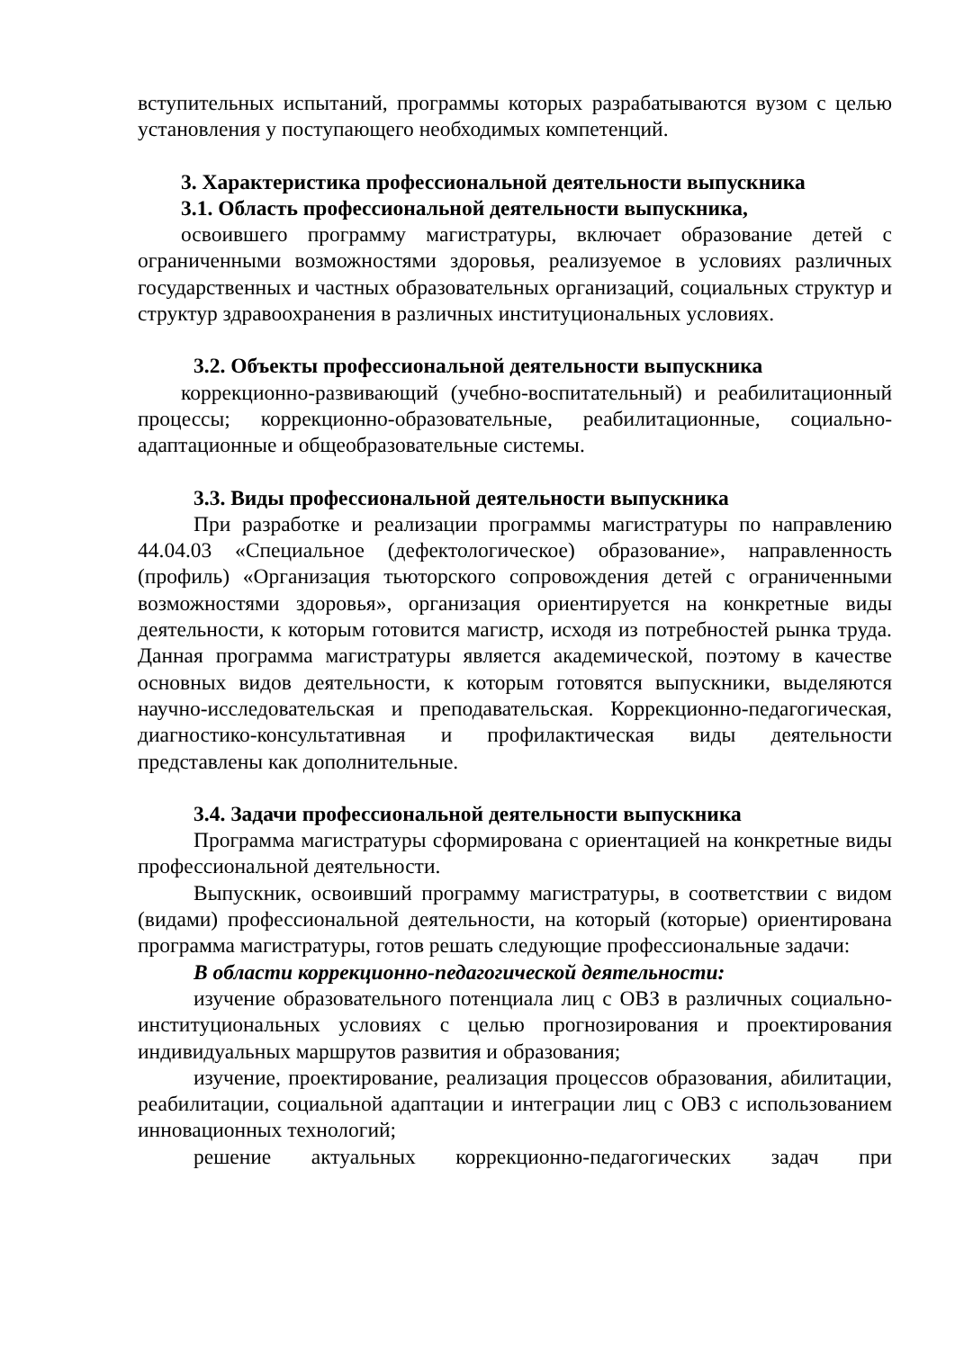вступительных испытаний, программы которых разрабатываются вузом с целью установления у поступающего необходимых компетенций.
3. Характеристика профессиональной деятельности выпускника
3.1. Область профессиональной деятельности выпускника,
освоившего программу магистратуры, включает образование детей с ограниченными возможностями здоровья, реализуемое в условиях различных государственных и частных образовательных организаций, социальных структур и структур здравоохранения в различных институциональных условиях.
3.2. Объекты профессиональной деятельности выпускника
коррекционно-развивающий (учебно-воспитательный) и реабилитационный процессы; коррекционно-образовательные, реабилитационные, социально-адаптационные и общеобразовательные системы.
3.3. Виды профессиональной деятельности выпускника
При разработке и реализации программы магистратуры по направлению 44.04.03 «Специальное (дефектологическое) образование», направленность (профиль) «Организация тьюторского сопровождения детей с ограниченными возможностями здоровья», организация ориентируется на конкретные виды деятельности, к которым готовится магистр, исходя из потребностей рынка труда. Данная программа магистратуры является академической, поэтому в качестве основных видов деятельности, к которым готовятся выпускники, выделяются научно-исследовательская и преподавательская. Коррекционно-педагогическая, диагностико-консультативная и профилактическая виды деятельности представлены как дополнительные.
3.4. Задачи профессиональной деятельности выпускника
Программа магистратуры сформирована с ориентацией на конкретные виды профессиональной деятельности.
Выпускник, освоивший программу магистратуры, в соответствии с видом (видами) профессиональной деятельности, на который (которые) ориентирована программа магистратуры, готов решать следующие профессиональные задачи:
В области коррекционно-педагогической деятельности:
изучение образовательного потенциала лиц с ОВЗ в различных социально-институциональных условиях с целью прогнозирования и проектирования индивидуальных маршрутов развития и образования;
изучение, проектирование, реализация процессов образования, абилитации, реабилитации, социальной адаптации и интеграции лиц с ОВЗ с использованием инновационных технологий;
решение актуальных коррекционно-педагогических задач при